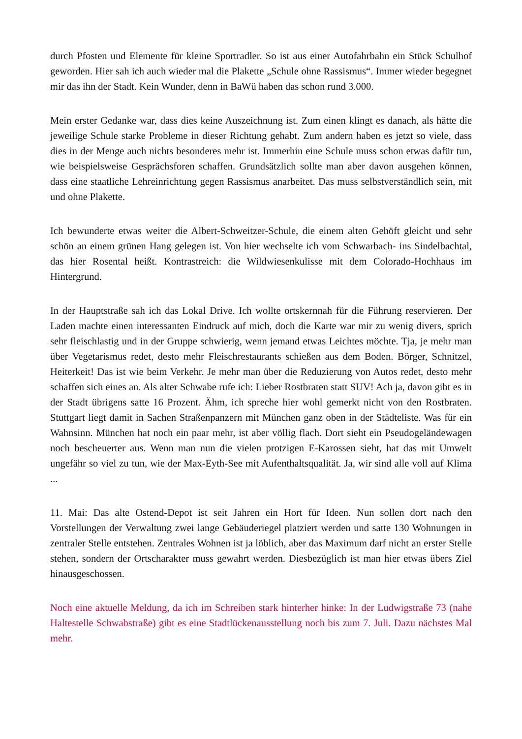durch Pfosten und Elemente für kleine Sportradler. So ist aus einer Autofahrbahn ein Stück Schulhof geworden. Hier sah ich auch wieder mal die Plakette „Schule ohne Rassismus“. Immer wieder begegnet mir das ihn der Stadt. Kein Wunder, denn in BaWü haben das schon rund 3.000.
Mein erster Gedanke war, dass dies keine Auszeichnung ist. Zum einen klingt es danach, als hätte die jeweilige Schule starke Probleme in dieser Richtung gehabt. Zum andern haben es jetzt so viele, dass dies in der Menge auch nichts besonderes mehr ist. Immerhin eine Schule muss schon etwas dafür tun, wie beispielsweise Gesprächsforen schaffen. Grundsätzlich sollte man aber davon ausgehen können, dass eine staatliche Lehreinrichtung gegen Rassismus anarbeitet. Das muss selbstverständlich sein, mit und ohne Plakette.
Ich bewunderte etwas weiter die Albert-Schweitzer-Schule, die einem alten Gehöft gleicht und sehr schön an einem grünen Hang gelegen ist. Von hier wechselte ich vom Schwarbach- ins Sindelbachtal, das hier Rosental heißt. Kontrastreich: die Wildwiesenkulisse mit dem Colorado-Hochhaus im Hintergrund.
In der Hauptstraße sah ich das Lokal Drive. Ich wollte ortskernnah für die Führung reservieren. Der Laden machte einen interessanten Eindruck auf mich, doch die Karte war mir zu wenig divers, sprich sehr fleischlastig und in der Gruppe schwierig, wenn jemand etwas Leichtes möchte. Tja, je mehr man über Vegetarismus redet, desto mehr Fleischrestaurants schießen aus dem Boden. Börger, Schnitzel, Heiterkeit! Das ist wie beim Verkehr. Je mehr man über die Reduzierung von Autos redet, desto mehr schaffen sich eines an. Als alter Schwabe rufe ich: Lieber Rostbraten statt SUV! Ach ja, davon gibt es in der Stadt übrigens satte 16 Prozent. Ähm, ich spreche hier wohl gemerkt nicht von den Rostbraten. Stuttgart liegt damit in Sachen Straßenpanzern mit München ganz oben in der Städteliste. Was für ein Wahnsinn. München hat noch ein paar mehr, ist aber völlig flach. Dort sieht ein Pseudogeländewagen noch bescheuerter aus. Wenn man nun die vielen protzigen E-Karossen sieht, hat das mit Umwelt ungefähr so viel zu tun, wie der Max-Eyth-See mit Aufenthaltsqualität. Ja, wir sind alle voll auf Klima ...
11. Mai: Das alte Ostend-Depot ist seit Jahren ein Hort für Ideen. Nun sollen dort nach den Vorstellungen der Verwaltung zwei lange Gebäuderiegel platziert werden und satte 130 Wohnungen in zentraler Stelle entstehen. Zentrales Wohnen ist ja löblich, aber das Maximum darf nicht an erster Stelle stehen, sondern der Ortscharakter muss gewahrt werden. Diesbezüglich ist man hier etwas übers Ziel hinausgeschossen.
Noch eine aktuelle Meldung, da ich im Schreiben stark hinterher hinke: In der Ludwigstraße 73 (nahe Haltestelle Schwabstraße) gibt es eine Stadtlückenausstellung noch bis zum 7. Juli. Dazu nächstes Mal mehr.